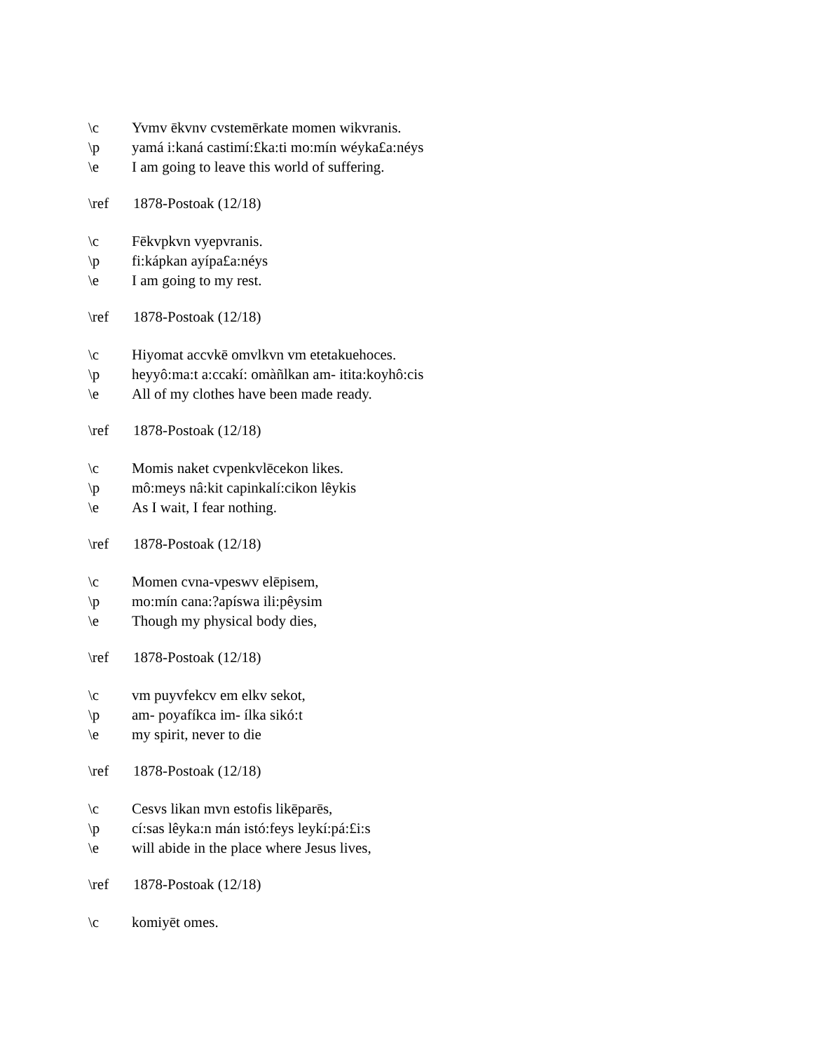\c Yvmv ēkvnv cvstemērkate momen wikvranis.
\p yamá i:kaná castimí:£ka:ti mo:mín wéyka£a:néys
\e I am going to leave this world of suffering.
\ref 1878-Postoak (12/18)
\c Fēkvpkvn vyepvranis.
\p fi:kápkan ayípa£a:néys
\e I am going to my rest.
\ref 1878-Postoak (12/18)
\c Hiyomat accvkē omvlkvn vm etetakuehoces.
\p heyyô:ma:t a:ccakí: omàñlkan am- itita:koyhô:cis
\e All of my clothes have been made ready.
\ref 1878-Postoak (12/18)
\c Momis naket cvpenkvlēcekon likes.
\p mô:meys nâ:kit capinkalí:cikon lêykis
\e As I wait, I fear nothing.
\ref 1878-Postoak (12/18)
\c Momen cvna-vpeswv elēpisem,
\p mo:mín cana:?apíswa ili:pêysim
\e Though my physical body dies,
\ref 1878-Postoak (12/18)
\c vm puyvfekcv em elkv sekot,
\p am- poyafíkca im- ílka sikó:t
\e my spirit, never to die
\ref 1878-Postoak (12/18)
\c Cesvs likan mvn estofis likēparēs,
\p cí:sas lêyka:n mán istó:feys leykí:pá:£i:s
\e will abide in the place where Jesus lives,
\ref 1878-Postoak (12/18)
\c komiyēt omes.